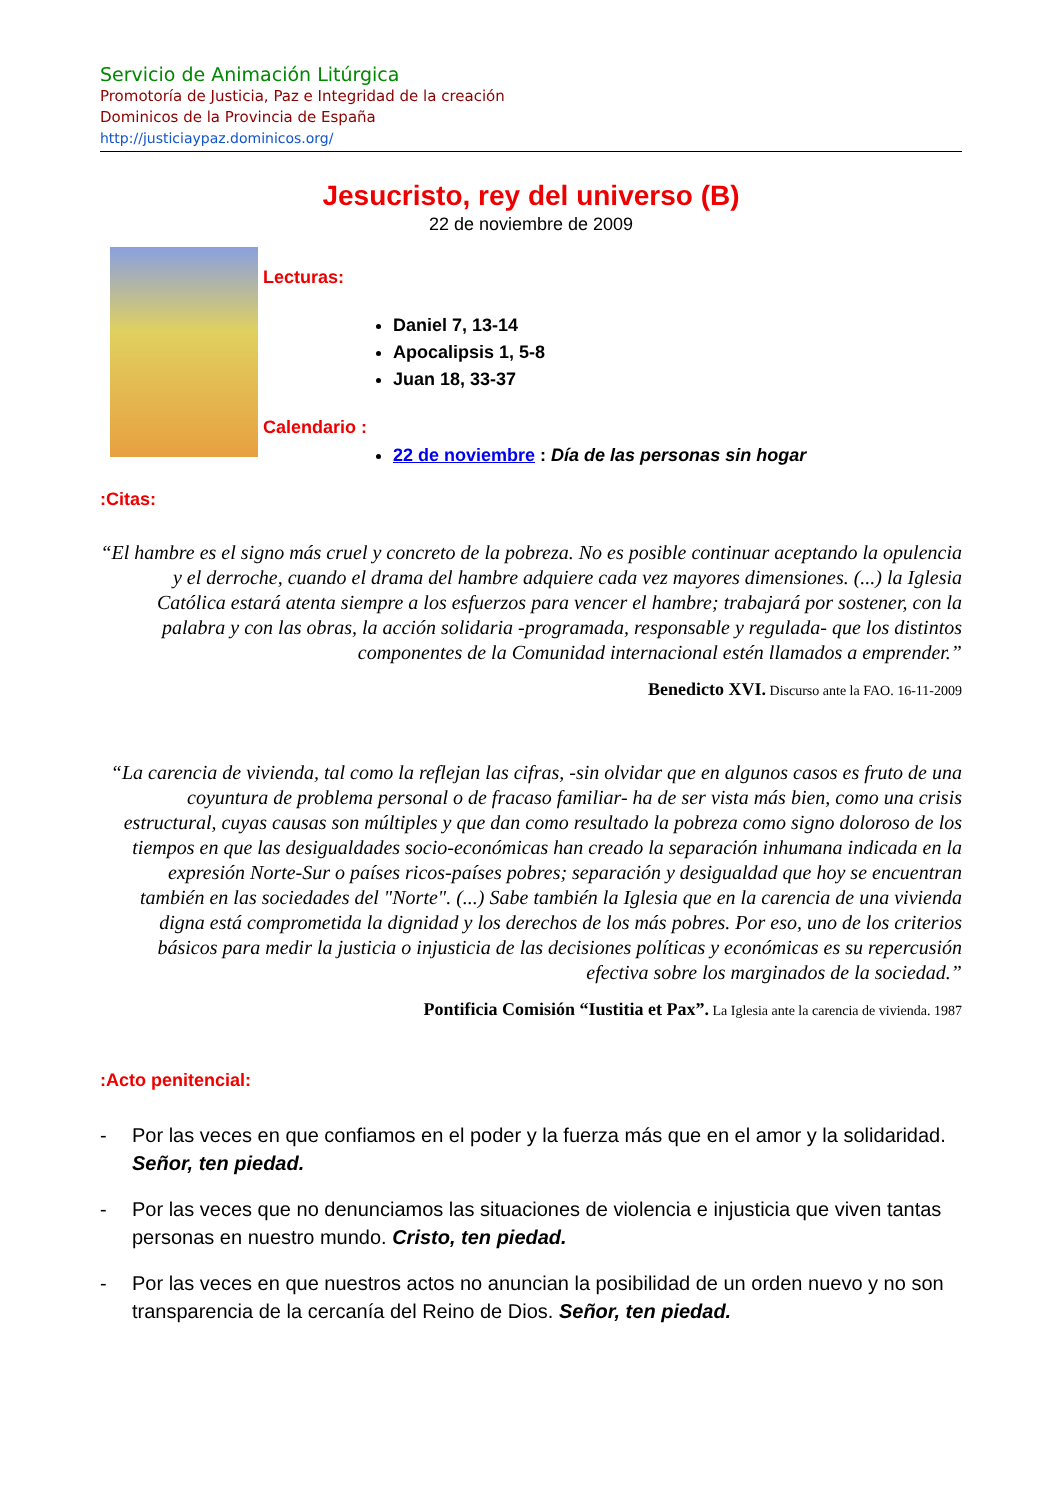Servicio de Animación Litúrgica
Promotoría de Justicia, Paz e Integridad de la creación
Dominicos de la Provincia de España
http://justiciaypaz.dominicos.org/
Jesucristo, rey del universo (B)
22 de noviembre de 2009
Lecturas:
Daniel 7, 13-14
Apocalipsis 1, 5-8
Juan 18, 33-37
Calendario :
22 de noviembre : Día de las personas sin hogar
:Citas:
“El hambre es el signo más cruel y concreto de la pobreza. No es posible continuar aceptando la opulencia y el derroche, cuando el drama del hambre adquiere cada vez mayores dimensiones. (...) la Iglesia Católica estará atenta siempre a los esfuerzos para vencer el hambre; trabajará por sostener, con la palabra y con las obras, la acción solidaria -programada, responsable y regulada- que los distintos componentes de la Comunidad internacional estén llamados a emprender.”
Benedicto XVI. Discurso ante la FAO. 16-11-2009
“La carencia de vivienda, tal como la reflejan las cifras, -sin olvidar que en algunos casos es fruto de una coyuntura de problema personal o de fracaso familiar- ha de ser vista más bien, como una crisis estructural, cuyas causas son múltiples y que dan como resultado la pobreza como signo doloroso de los tiempos en que las desigualdades socio-económicas han creado la separación inhumana indicada en la expresión Norte-Sur o países ricos-países pobres; separación y desigualdad que hoy se encuentran también en las sociedades del "Norte". (...) Sabe también la Iglesia que en la carencia de una vivienda digna está comprometida la dignidad y los derechos de los más pobres. Por eso, uno de los criterios básicos para medir la justicia o injusticia de las decisiones políticas y económicas es su repercusión efectiva sobre los marginados de la sociedad.”
Pontificia Comisión “Iustitia et Pax”. La Iglesia ante la carencia de vivienda. 1987
:Acto penitencial:
- Por las veces en que confiamos en el poder y la fuerza más que en el amor y la solidaridad. Señor, ten piedad.
- Por las veces que no denunciamos las situaciones de violencia e injusticia que viven tantas personas en nuestro mundo. Cristo, ten piedad.
- Por las veces en que nuestros actos no anuncian la posibilidad de un orden nuevo y no son transparencia de la cercanía del Reino de Dios. Señor, ten piedad.